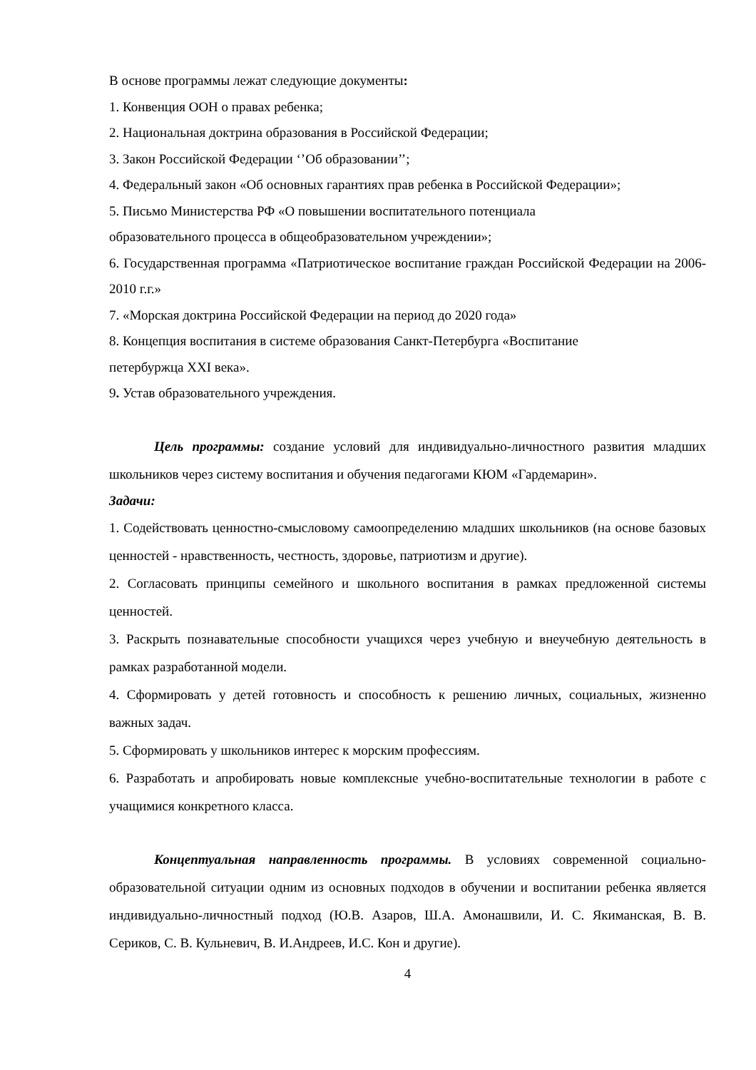В основе программы лежат следующие документы:
1. Конвенция ООН о правах ребенка;
2. Национальная доктрина образования в Российской Федерации;
3. Закон Российской Федерации ‘’Об образовании’’;
4. Федеральный закон «Об основных гарантиях прав ребенка в Российской Федерации»;
5. Письмо Министерства РФ «О повышении воспитательного потенциала
образовательного процесса в общеобразовательном учреждении»;
6. Государственная программа «Патриотическое воспитание граждан Российской Федерации на 2006-2010 г.г.»
7. «Морская доктрина Российской Федерации на период до 2020 года»
8. Концепция воспитания в системе образования Санкт-Петербурга «Воспитание
петербуржца XXI века».
9. Устав образовательного учреждения.
Цель программы: создание условий для индивидуально-личностного развития младших школьников через систему воспитания и обучения педагогами КЮМ «Гардемарин».
Задачи:
1. Содействовать ценностно-смысловому самоопределению младших школьников (на основе базовых ценностей - нравственность, честность, здоровье, патриотизм и другие).
2. Согласовать принципы семейного и школьного воспитания в рамках предложенной системы ценностей.
3. Раскрыть познавательные способности учащихся через учебную и внеучебную деятельность в рамках разработанной модели.
4. Сформировать у детей готовность и способность к решению личных, социальных, жизненно важных задач.
5. Сформировать у школьников интерес к морским профессиям.
6. Разработать и апробировать новые комплексные учебно-воспитательные технологии в работе с учащимися конкретного класса.
Концептуальная направленность программы. В условиях современной социально-образовательной ситуации одним из основных подходов в обучении и воспитании ребенка является индивидуально-личностный подход (Ю.В. Азаров, Ш.А. Амонашвили, И. С. Якиманская, В. В. Сериков, С. В. Кульневич, В. И.Андреев, И.С. Кон и другие).
4